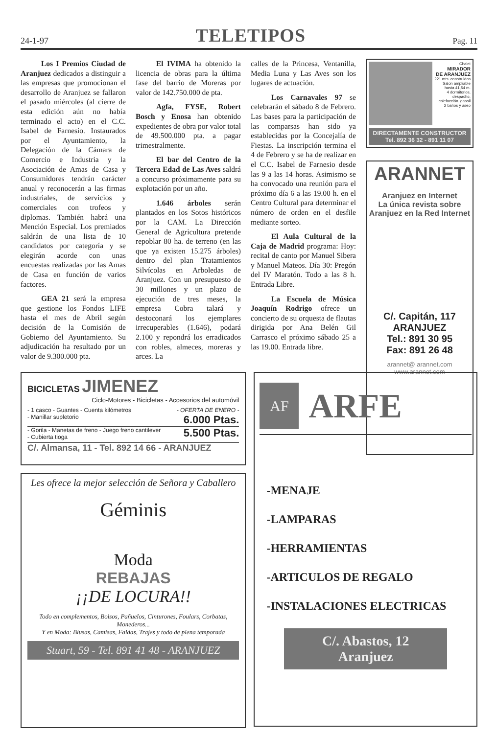24-1-97 TELETIPOS Pag. 11
Los I Premios Ciudad de Aranjuez dedicados a distinguir a las empresas que promocionan el desarrollo de Aranjuez se fallaron el pasado miércoles (al cierre de esta edición aún no había terminado el acto) en el C.C. Isabel de Farnesio. Instaurados por el Ayuntamiento, la Delegación de la Cámara de Comercio e Industria y la Asociación de Amas de Casa y Consumidores tendrán carácter anual y reconocerán a las firmas industriales, de servicios y comerciales con trofeos y diplomas. También habrá una Mención Especial. Los premiados saldrán de una lista de 10 candidatos por categoría y se elegirán acorde con unas encuestas realizadas por las Amas de Casa en función de varios factores.
GEA 21 será la empresa que gestione los Fondos LIFE hasta el mes de Abril según decisión de la Comisión de Gobierno del Ayuntamiento. Su adjudicación ha resultado por un valor de 9.300.000 pta.
El IVIMA ha obtenido la licencia de obras para la última fase del barrio de Moreras por valor de 142.750.000 de pta.
Agfa, FYSE, Robert Bosch y Enosa han obtenido expedientes de obra por valor total de 49.500.000 pta. a pagar trimestralmente.
El bar del Centro de la Tercera Edad de Las Aves saldrá a concurso próximamente para su explotación por un año.
1.646 árboles serán plantados en los Sotos históricos por la CAM. La Dirección General de Agricultura pretende repoblar 80 ha. de terreno (en las que ya existen 15.275 árboles) dentro del plan Tratamientos Silvícolas en Arboledas de Aranjuez. Con un presupuesto de 30 millones y un plazo de ejecución de tres meses, la empresa Cobra talará y destoconará los ejemplares irrecuperables (1.646), podará 2.100 y repondrá los erradicados con robles, almeces, moreras y arces. La
calles de la Princesa, Ventanilla, Media Luna y Las Aves son los lugares de actuación.
Los Carnavales 97 se celebrarán el sábado 8 de Febrero. Las bases para la participación de las comparsas han sido ya establecidas por la Concejalía de Fiestas. La inscripción termina el 4 de Febrero y se ha de realizar en el C.C. Isabel de Farnesio desde las 9 a las 14 horas. Asimismo se ha convocado una reunión para el próximo día 6 a las 19.00 h. en el Centro Cultural para determinar el número de orden en el desfile mediante sorteo.
El Aula Cultural de la Caja de Madrid programa: Hoy: recital de canto por Manuel Sibera y Manuel Mateos. Día 30: Pregón del IV Maratón. Todo a las 8 h. Entrada Libre.
La Escuela de Música Joaquín Rodrigo ofrece un concierto de su orquesta de flautas dirigida por Ana Belén Gil Carrasco el próximo sábado 25 a las 19.00. Entrada libre.
Chalet
MIRADOR
DE ARANJUEZ
221 mts. construidos
Salón ampliable hasta 41,54 m.
4 dormitorios, despacho, calefacción. gasoil
2 baños y aseo
DIRECTAMENTE CONSTRUCTOR
Tel. 892 36 32 - 891 11 07
ARANNET
Aranjuez en Internet
La única revista sobre
Aranjuez en la Red Internet
C/. Capitán, 117
ARANJUEZ
Tel.: 891 30 95
Fax: 891 26 48
arannet@ arannet.com
www.arannet.com
BICICLETAS JIMENEZ
Ciclo-Motores - Bicicletas - Accesorios del automóvil
- 1 casco - Guantes - Cuenta kilómetros
- Manillar supletorio - OFERTA DE ENERO -
6.000 Ptas.
- Gorila - Manetas de freno - Juego freno cantilever
- Cubierta tioga 5.500 Ptas.
C/. Almansa, 11 - Tel. 892 14 66 - ARANJUEZ
Les ofrece la mejor selección de Señora y Caballero
Géminis
Moda
REBAJAS
¡¡DE LOCURA!!
Todo en complementos, Bolsos, Pañuelos, Cinturones, Foulars, Corbatas, Monederos...
Y en Moda: Blusas, Camisas, Faldas, Trajes y todo de plena temporada
Stuart, 59 - Tel. 891 41 48 - ARANJUEZ
AF
ARFE
-MENAJE
-LAMPARAS
-HERRAMIENTAS
-ARTICULOS DE REGALO
-INSTALACIONES ELECTRICAS
C/. Abastos, 12
Aranjuez